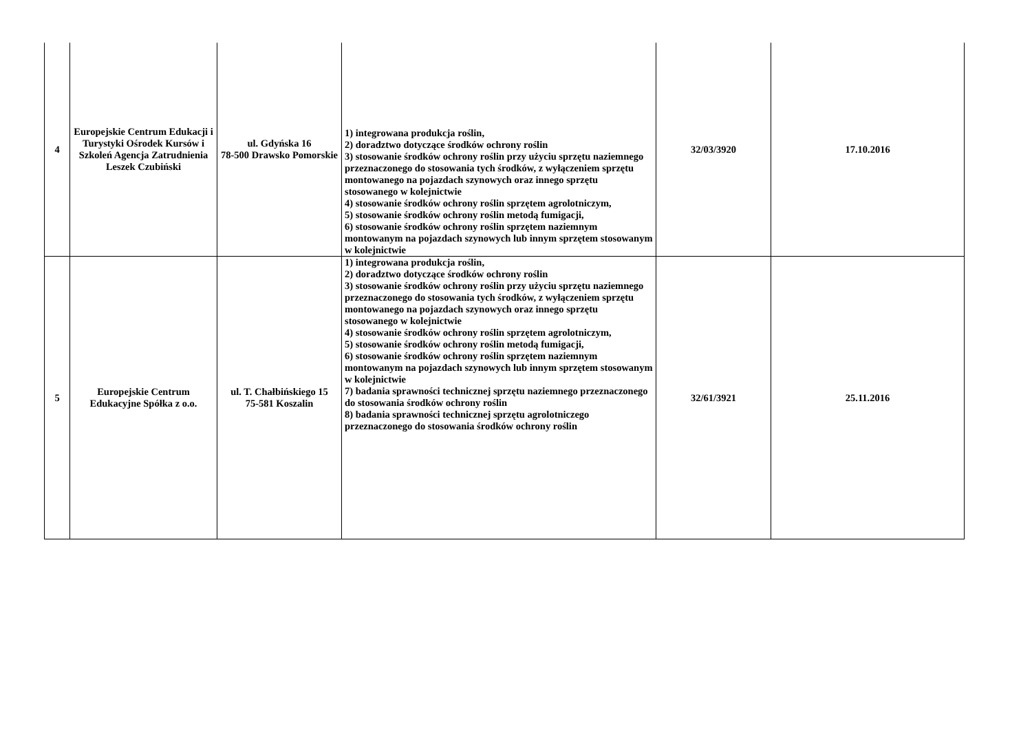| 4 | Europejskie Centrum Edukacji i Turystyki Ośrodek Kursów i Szkoleń Agencja Zatrudnienia Leszek Czubiński | ul. Gdyńska 16 78-500 Drawsko Pomorskie | 1) integrowana produkcja roślin, 2) doradztwo dotyczące środków ochrony roślin 3) stosowanie środków ochrony roślin przy użyciu sprzętu naziemnego przeznaczonego do stosowania tych środków, z wyłączeniem sprzętu montowanego na pojazdach szynowych oraz innego sprzętu stosowanego w kolejnictwie 4) stosowanie środków ochrony roślin sprzętem agrolotniczym, 5) stosowanie środków ochrony roślin metodą fumigacji, 6) stosowanie środków ochrony roślin sprzętem naziemnym montowanym na pojazdach szynowych lub innym sprzętem stosowanym w kolejnictwie | 32/03/3920 | 17.10.2016 |
| 5 | Europejskie Centrum Edukacyjne Spółka z o.o. | ul. T. Chałbińskiego 15 75-581 Koszalin | 1) integrowana produkcja roślin, 2) doradztwo dotyczące środków ochrony roślin 3) stosowanie środków ochrony roślin przy użyciu sprzętu naziemnego przeznaczonego do stosowania tych środków, z wyłączeniem sprzętu montowanego na pojazdach szynowych oraz innego sprzętu stosowanego w kolejnictwie 4) stosowanie środków ochrony roślin sprzętem agrolotniczym, 5) stosowanie środków ochrony roślin metodą fumigacji, 6) stosowanie środków ochrony roślin sprzętem naziemnym montowanym na pojazdach szynowych lub innym sprzętem stosowanym w kolejnictwie 7) badania sprawności technicznej sprzętu naziemnego przeznaczonego do stosowania środków ochrony roślin 8) badania sprawności technicznej sprzętu agrolotniczego przeznaczonego do stosowania środków ochrony roślin | 32/61/3921 | 25.11.2016 |